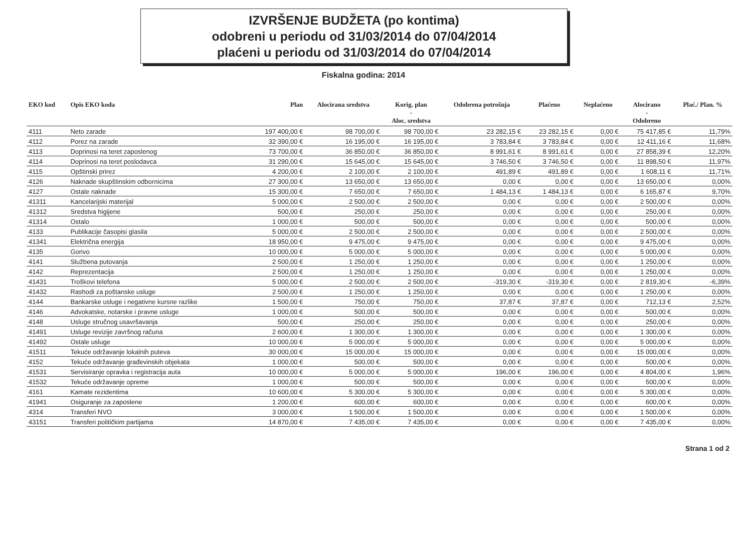IZVRŠENJE BUDŽETA (po kontima)
odobreni u periodu od 31/03/2014 do 07/04/2014
plaćeni u periodu od 31/03/2014 do 07/04/2014
Fiskalna godina: 2014
| EKO kod | Opis EKO koda | Plan | Alocirana sredstva | Korig. plan - Aloc. sredstva | Odobrena potrošnja | Plaćeno | Neplaćeno | Alocirano - Odobreno | Plać./ Plan. % |
| --- | --- | --- | --- | --- | --- | --- | --- | --- | --- |
| 4111 | Neto zarade | 197 400,00 € | 98 700,00 € | 98 700,00 € | 23 282,15 € | 23 282,15 € | 0,00 € | 75 417,85 € | 11,79% |
| 4112 | Porez na zarade | 32 390,00 € | 16 195,00 € | 16 195,00 € | 3 783,84 € | 3 783,84 € | 0,00 € | 12 411,16 € | 11,68% |
| 4113 | Doprinosi na teret zaposlenog | 73 700,00 € | 36 850,00 € | 36 850,00 € | 8 991,61 € | 8 991,61 € | 0,00 € | 27 858,39 € | 12,20% |
| 4114 | Doprinosi na teret poslodavca | 31 290,00 € | 15 645,00 € | 15 645,00 € | 3 746,50 € | 3 746,50 € | 0,00 € | 11 898,50 € | 11,97% |
| 4115 | Opštinski prirez | 4 200,00 € | 2 100,00 € | 2 100,00 € | 491,89 € | 491,89 € | 0,00 € | 1 608,11 € | 11,71% |
| 4126 | Naknade skupštinskim odbornicima | 27 300,00 € | 13 650,00 € | 13 650,00 € | 0,00 € | 0,00 € | 0,00 € | 13 650,00 € | 0,00% |
| 4127 | Ostale naknade | 15 300,00 € | 7 650,00 € | 7 650,00 € | 1 484,13 € | 1 484,13 € | 0,00 € | 6 165,87 € | 9,70% |
| 41311 | Kancelarijski materijal | 5 000,00 € | 2 500,00 € | 2 500,00 € | 0,00 € | 0,00 € | 0,00 € | 2 500,00 € | 0,00% |
| 41312 | Sredstva higijene | 500,00 € | 250,00 € | 250,00 € | 0,00 € | 0,00 € | 0,00 € | 250,00 € | 0,00% |
| 41314 | Ostalo | 1 000,00 € | 500,00 € | 500,00 € | 0,00 € | 0,00 € | 0,00 € | 500,00 € | 0,00% |
| 4133 | Publikacije časopisi glasila | 5 000,00 € | 2 500,00 € | 2 500,00 € | 0,00 € | 0,00 € | 0,00 € | 2 500,00 € | 0,00% |
| 41341 | Električna energija | 18 950,00 € | 9 475,00 € | 9 475,00 € | 0,00 € | 0,00 € | 0,00 € | 9 475,00 € | 0,00% |
| 4135 | Gorivo | 10 000,00 € | 5 000,00 € | 5 000,00 € | 0,00 € | 0,00 € | 0,00 € | 5 000,00 € | 0,00% |
| 4141 | Službena putovanja | 2 500,00 € | 1 250,00 € | 1 250,00 € | 0,00 € | 0,00 € | 0,00 € | 1 250,00 € | 0,00% |
| 4142 | Reprezentacija | 2 500,00 € | 1 250,00 € | 1 250,00 € | 0,00 € | 0,00 € | 0,00 € | 1 250,00 € | 0,00% |
| 41431 | Troškovi telefona | 5 000,00 € | 2 500,00 € | 2 500,00 € | -319,30 € | -319,30 € | 0,00 € | 2 819,30 € | -6,39% |
| 41432 | Rashodi za poštanske usluge | 2 500,00 € | 1 250,00 € | 1 250,00 € | 0,00 € | 0,00 € | 0,00 € | 1 250,00 € | 0,00% |
| 4144 | Bankarske usluge i negativne kursne razlike | 1 500,00 € | 750,00 € | 750,00 € | 37,87 € | 37,87 € | 0,00 € | 712,13 € | 2,52% |
| 4146 | Advokatske, notarske i pravne usluge | 1 000,00 € | 500,00 € | 500,00 € | 0,00 € | 0,00 € | 0,00 € | 500,00 € | 0,00% |
| 4148 | Usluge stručnog usavršavanja | 500,00 € | 250,00 € | 250,00 € | 0,00 € | 0,00 € | 0,00 € | 250,00 € | 0,00% |
| 41491 | Usluge revizije završnog računa | 2 600,00 € | 1 300,00 € | 1 300,00 € | 0,00 € | 0,00 € | 0,00 € | 1 300,00 € | 0,00% |
| 41492 | Ostale usluge | 10 000,00 € | 5 000,00 € | 5 000,00 € | 0,00 € | 0,00 € | 0,00 € | 5 000,00 € | 0,00% |
| 41511 | Tekuće održavanje lokalnih puteva | 30 000,00 € | 15 000,00 € | 15 000,00 € | 0,00 € | 0,00 € | 0,00 € | 15 000,00 € | 0,00% |
| 4152 | Tekuće održavanje građevinskih objekata | 1 000,00 € | 500,00 € | 500,00 € | 0,00 € | 0,00 € | 0,00 € | 500,00 € | 0,00% |
| 41531 | Servisiranje opravka i registracija auta | 10 000,00 € | 5 000,00 € | 5 000,00 € | 196,00 € | 196,00 € | 0,00 € | 4 804,00 € | 1,96% |
| 41532 | Tekuće održavanje opreme | 1 000,00 € | 500,00 € | 500,00 € | 0,00 € | 0,00 € | 0,00 € | 500,00 € | 0,00% |
| 4161 | Kamate rezidentima | 10 600,00 € | 5 300,00 € | 5 300,00 € | 0,00 € | 0,00 € | 0,00 € | 5 300,00 € | 0,00% |
| 41941 | Osiguranje za zaposlene | 1 200,00 € | 600,00 € | 600,00 € | 0,00 € | 0,00 € | 0,00 € | 600,00 € | 0,00% |
| 4314 | Transferi NVO | 3 000,00 € | 1 500,00 € | 1 500,00 € | 0,00 € | 0,00 € | 0,00 € | 1 500,00 € | 0,00% |
| 43151 | Transferi političkim partijama | 14 870,00 € | 7 435,00 € | 7 435,00 € | 0,00 € | 0,00 € | 0,00 € | 7 435,00 € | 0,00% |
Strana 1 od 2